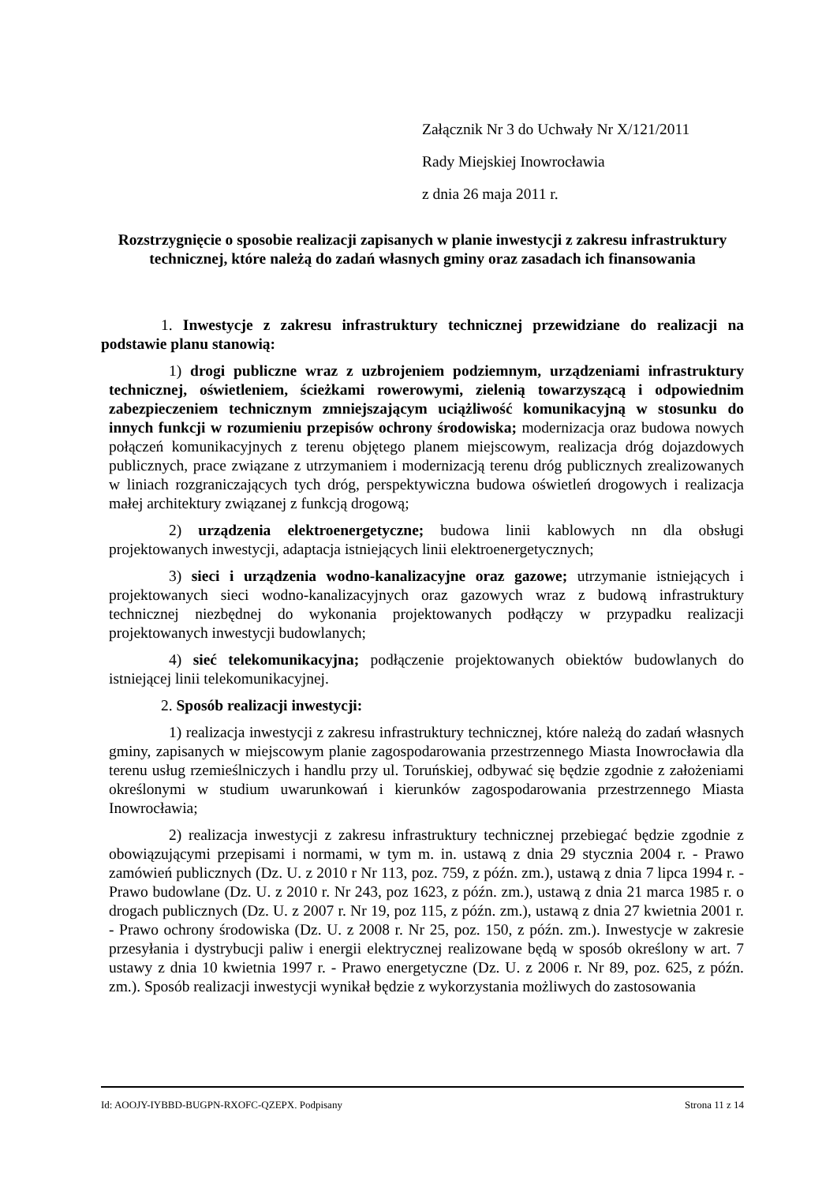Załącznik Nr 3 do Uchwały Nr X/121/2011
Rady Miejskiej Inowrocławia
z dnia 26 maja 2011 r.
Rozstrzygnięcie o sposobie realizacji zapisanych w planie inwestycji z zakresu infrastruktury technicznej, które należą do zadań własnych gminy oraz zasadach ich finansowania
1. Inwestycje z zakresu infrastruktury technicznej przewidziane do realizacji na podstawie planu stanowią:
1) drogi publiczne wraz z uzbrojeniem podziemnym, urządzeniami infrastruktury technicznej, oświetleniem, ścieżkami rowerowymi, zielenią towarzyszącą i odpowiednim zabezpieczeniem technicznym zmniejszającym uciążliwość komunikacyjną w stosunku do innych funkcji w rozumieniu przepisów ochrony środowiska; modernizacja oraz budowa nowych połączeń komunikacyjnych z terenu objętego planem miejscowym, realizacja dróg dojazdowych publicznych, prace związane z utrzymaniem i modernizacją terenu dróg publicznych zrealizowanych w liniach rozgraniczających tych dróg, perspektywiczna budowa oświetleń drogowych i realizacja małej architektury związanej z funkcją drogową;
2) urządzenia elektroenergetyczne; budowa linii kablowych nn dla obsługi projektowanych inwestycji, adaptacja istniejących linii elektroenergetycznych;
3) sieci i urządzenia wodno-kanalizacyjne oraz gazowe; utrzymanie istniejących i projektowanych sieci wodno-kanalizacyjnych oraz gazowych wraz z budową infrastruktury technicznej niezbędnej do wykonania projektowanych podłączy w przypadku realizacji projektowanych inwestycji budowlanych;
4) sieć telekomunikacyjna; podłączenie projektowanych obiektów budowlanych do istniejącej linii telekomunikacyjnej.
2. Sposób realizacji inwestycji:
1) realizacja inwestycji z zakresu infrastruktury technicznej, które należą do zadań własnych gminy, zapisanych w miejscowym planie zagospodarowania przestrzennego Miasta Inowrocławia dla terenu usług rzemieślniczych i handlu przy ul. Toruńskiej, odbywać się będzie zgodnie z założeniami określonymi w studium uwarunkowań i kierunków zagospodarowania przestrzennego Miasta Inowrocławia;
2) realizacja inwestycji z zakresu infrastruktury technicznej przebiegać będzie zgodnie z obowiązującymi przepisami i normami, w tym m. in. ustawą z dnia 29 stycznia 2004 r. - Prawo zamówień publicznych (Dz. U. z 2010 r Nr 113, poz. 759, z późn. zm.), ustawą z dnia 7 lipca 1994 r. - Prawo budowlane (Dz. U. z 2010 r. Nr 243, poz 1623, z późn. zm.), ustawą z dnia 21 marca 1985 r. o drogach publicznych (Dz. U. z 2007 r. Nr 19, poz 115, z późn. zm.), ustawą z dnia 27 kwietnia 2001 r. - Prawo ochrony środowiska (Dz. U. z 2008 r. Nr 25, poz. 150, z późn. zm.). Inwestycje w zakresie przesyłania i dystrybucji paliw i energii elektrycznej realizowane będą w sposób określony w art. 7 ustawy z dnia 10 kwietnia 1997 r. - Prawo energetyczne (Dz. U. z 2006 r. Nr 89, poz. 625, z późn. zm.). Sposób realizacji inwestycji wynikał będzie z wykorzystania możliwych do zastosowania
Id: AOOJY-IYBBD-BUGPN-RXOFC-QZEPX. Podpisany Strona 11 z 14